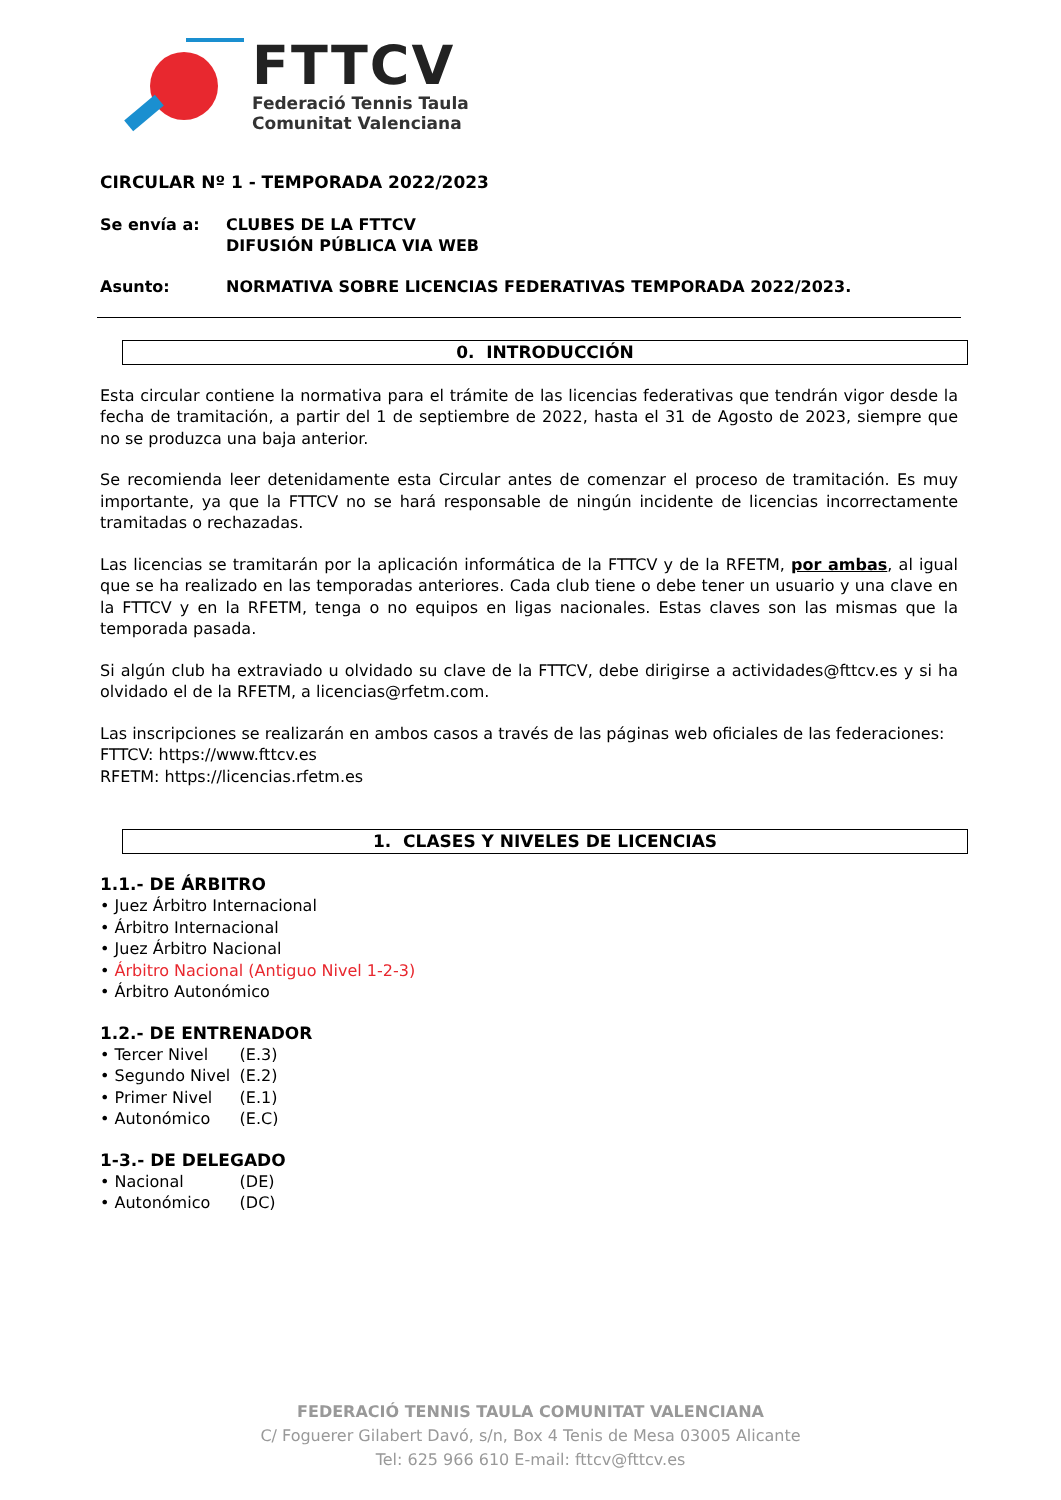FTTCV
Federació Tennis Taula
Comunitat Valenciana
CIRCULAR Nº 1 - TEMPORADA 2022/2023
Se envía a: CLUBES DE LA FTTCV
DIFUSIÓN PÚBLICA VIA WEB
Asunto: NORMATIVA SOBRE LICENCIAS FEDERATIVAS TEMPORADA 2022/2023.
0. INTRODUCCIÓN
Esta circular contiene la normativa para el trámite de las licencias federativas que tendrán vigor desde la fecha de tramitación, a partir del 1 de septiembre de 2022, hasta el 31 de Agosto de 2023, siempre que no se produzca una baja anterior.
Se recomienda leer detenidamente esta Circular antes de comenzar el proceso de tramitación. Es muy importante, ya que la FTTCV no se hará responsable de ningún incidente de licencias incorrectamente tramitadas o rechazadas.
Las licencias se tramitarán por la aplicación informática de la FTTCV y de la RFETM, por ambas, al igual que se ha realizado en las temporadas anteriores. Cada club tiene o debe tener un usuario y una clave en la FTTCV y en la RFETM, tenga o no equipos en ligas nacionales. Estas claves son las mismas que la temporada pasada.
Si algún club ha extraviado u olvidado su clave de la FTTCV, debe dirigirse a actividades@fttcv.es y si ha olvidado el de la RFETM, a licencias@rfetm.com.
Las inscripciones se realizarán en ambos casos a través de las páginas web oficiales de las federaciones:
FTTCV: https://www.fttcv.es
RFETM: https://licencias.rfetm.es
1. CLASES Y NIVELES DE LICENCIAS
1.1.- DE ÁRBITRO
• Juez Árbitro Internacional
• Árbitro Internacional
• Juez Árbitro Nacional
• Árbitro Nacional (Antiguo Nivel 1-2-3)
• Árbitro Autonómico
1.2.- DE ENTRENADOR
• Tercer Nivel (E.3)
• Segundo Nivel (E.2)
• Primer Nivel (E.1)
• Autonómico (E.C)
1-3.- DE DELEGADO
• Nacional (DE)
• Autonómico (DC)
FEDERACIÓ TENNIS TAULA COMUNITAT VALENCIANA
C/ Foguerer Gilabert Davó, s/n, Box 4 Tenis de Mesa 03005 Alicante
Tel: 625 966 610 E-mail: fttcv@fttcv.es